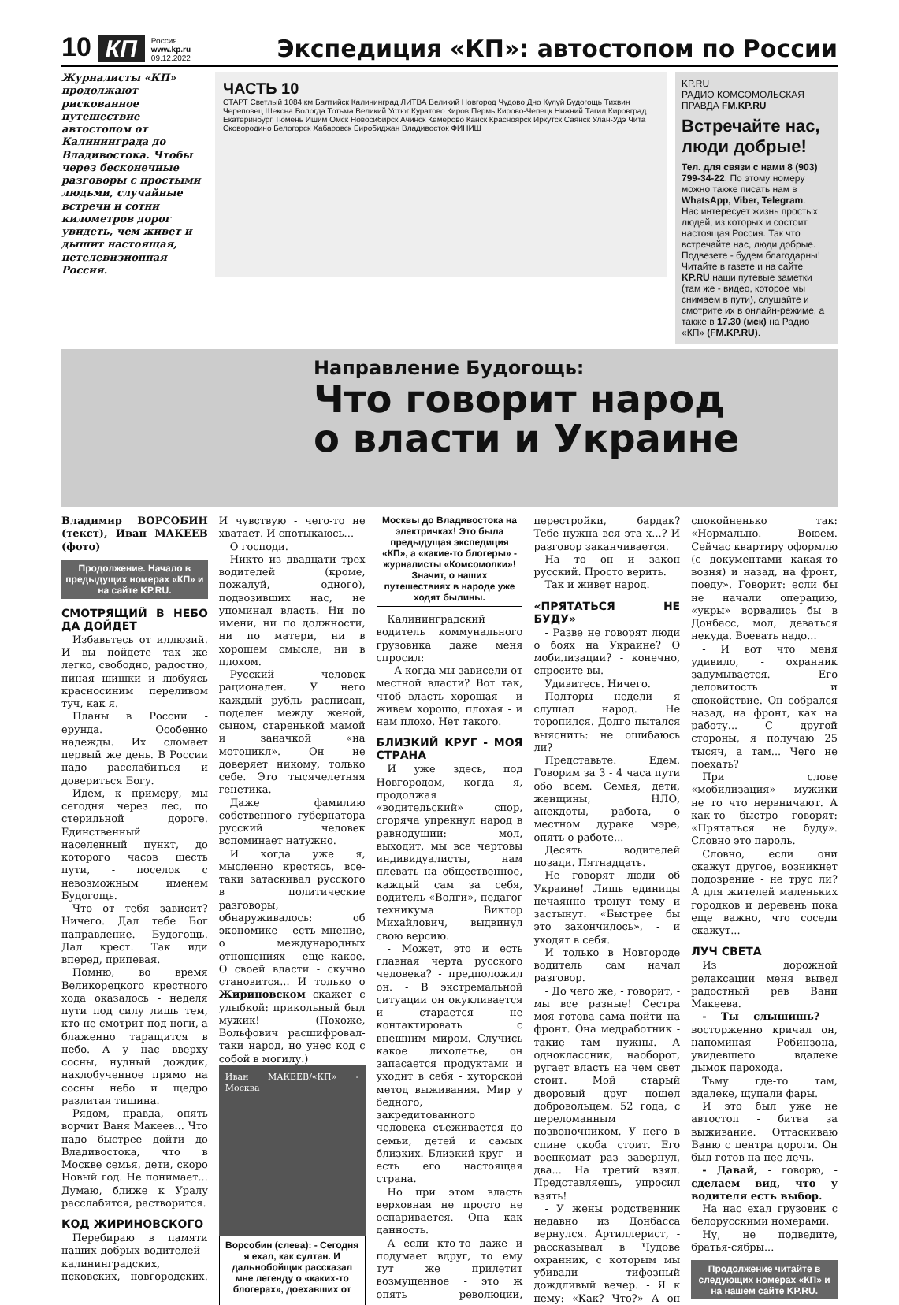10 КП
Россия
www.kp.ru
09.12.2022
Экспедиция «КП»: автостопом по России
Журналисты «КП» продолжают рискованное путешествие автостопом от Калининграда до Владивостока. Чтобы через бесконечные разговоры с простыми людьми, случайные встречи и сотни километров дорог увидеть, чем живет и дышит настоящая, нетелевизионная Россия.
ЧАСТЬ 10
СТАРТ Светлый 1084 км Балтийск Калининград ЛИТВА Великий Новгород Чудово Дно Кулуй Будогощь Тихвин Череповец Шексна Вологда Тотьма Великий Устюг Куратово Киров Пермь Кирово-Чепецк Нижний Тагил Кировград Екатеринбург Тюмень Ишим Омск Новосибирск Ачинск Кемерово Канск Красноярск Иркутск Саянск Улан-Удэ Чита Сковородино Белогорск Хабаровск Биробиджан Владивосток ФИНИШ
KP.RU
РАДИО КОМСОМОЛЬСКАЯ ПРАВДА FM.KP.RU
Встречайте нас, люди добрые!
Тел. для связи с нами 8 (903) 799-34-22. По этому номеру можно также писать нам в WhatsApp, Viber, Telegram.
Нас интересует жизнь простых людей, из которых и состоит настоящая Россия. Так что встречайте нас, люди добрые. Подвезете - будем благодарны!
Читайте в газете и на сайте KP.RU наши путевые заметки (там же - видео, которое мы снимаем в пути), слушайте и смотрите их в онлайн-режиме, а также в 17.30 (мск) на Радио «КП» (FM.KP.RU).
Направление Будогощь:
Что говорит народ
о власти и Украине
Владимир ВОРСОБИН (текст), Иван МАКЕЕВ (фото)
Продолжение. Начало в предыдущих номерах «КП» и на сайте KP.RU.
СМОТРЯЩИЙ В НЕБО ДА ДОЙДЕТ
Избавьтесь от иллюзий. И вы пойдете так же легко, свободно, радостно, пиная шишки и любуясь красносиним переливом туч, как я.
Планы в России - ерунда. Особенно надежды. Их сломает первый же день. В России надо расслабиться и довериться Богу.
Идем, к примеру, мы сегодня через лес, по стерильной дороге. Единственный населенный пункт, до которого часов шесть пути, - поселок с невозможным именем Будогощь.
Что от тебя зависит? Ничего. Дал тебе Бог направление. Будогощь. Дал крест. Так иди вперед, припевая.
Помню, во время Великорецкого крестного хода оказалось - неделя пути под силу лишь тем, кто не смотрит под ноги, а блаженно таращится в небо. А у нас вверху сосны, нудный дождик, нахлобученное прямо на сосны небо и щедро разлитая тишина.
Рядом, правда, опять ворчит Ваня Макеев... Что надо быстрее дойти до Владивостока, что в Москве семья, дети, скоро Новый год. Не понимает... Думаю, ближе к Уралу расслабится, растворится.
КОД ЖИРИНОВСКОГО
Перебираю в памяти наших добрых водителей - калининградских, псковских, новгородских. И чувствую - чего-то не хватает. И спотыкаюсь...
О господи.
Никто из двадцати трех водителей (кроме, пожалуй, одного), подвозивших нас, не упоминал власть. Ни по имени, ни по должности, ни по матери, ни в хорошем смысле, ни в плохом.
Русский человек рационален. У него каждый рубль расписан, поделен между женой, сыном, старенькой мамой и заначкой «на мотоцикл». Он не доверяет никому, только себе. Это тысячелетняя генетика.
Даже фамилию собственного губернатора русский человек вспоминает натужно.
И когда уже я, мысленно крестясь, все-таки затаскивал русского в политические разговоры, обнаруживалось: об экономике - есть мнение, о международных отношениях - еще какое. О своей власти - скучно становится... И только о Жириновском скажет с улыбкой: прикольный был мужик! (Похоже, Вольфович расшифровал-таки народ, но унес код с собой в могилу.)
Иван МАКЕЕВ/«КП» - Москва
Ворсобин (слева): - Сегодня я ехал, как султан. И дальнобойщик рассказал мне легенду о «каких-то блогерах», доехавших от Москвы до Владивостока на электричках! Это была предыдущая экспедиция «КП», а «какие-то блогеры» - журналисты «Комсомолки»! Значит, о наших путешествиях в народе уже ходят былины.
Калининградский водитель коммунального грузовика даже меня спросил:
- А когда мы зависели от местной власти? Вот так, чтоб власть хорошая - и живем хорошо, плохая - и нам плохо. Нет такого.
БЛИЗКИЙ КРУГ - МОЯ СТРАНА
И уже здесь, под Новгородом, когда я, продолжая «водительский» спор, сгоряча упрекнул народ в равнодушии: мол, выходит, мы все чертовы индивидуалисты, нам плевать на общественное, каждый сам за себя, водитель «Волги», педагог техникума Виктор Михайлович, выдвинул свою версию.
- Может, это и есть главная черта русского человека? - предположил он. - В экстремальной ситуации он окукливается и старается не контактировать с внешним миром. Случись какое лихолетье, он запасается продуктами и уходит в себя - хуторской метод выживания. Мир у бедного, закредитованного человека съеживается до семьи, детей и самых близких. Близкий круг - и есть его настоящая страна.
Но при этом власть верховная не просто не оспаривается. Она как данность.
А если кто-то даже и подумает вдруг, то ему тут же прилетит возмущенное - это ж опять революции, перестройки, бардак? Тебе нужна вся эта х...? И разговор заканчивается.
На то он и закон русский. Просто верить.
Так и живет народ.
«ПРЯТАТЬСЯ НЕ БУДУ»
- Разве не говорят люди о боях на Украине? О мобилизации? - конечно, спросите вы.
Удивитесь. Ничего.
Полторы недели я слушал народ. Не торопился. Долго пытался выяснить: не ошибаюсь ли?
Представьте. Едем. Говорим за 3 - 4 часа пути обо всем. Семья, дети, женщины, НЛО, анекдоты, работа, о местном дураке мэре, опять о работе...
Десять водителей позади. Пятнадцать.
Не говорят люди об Украине! Лишь единицы нечаянно тронут тему и застынут. «Быстрее бы это закончилось», - и уходят в себя.
И только в Новгороде водитель сам начал разговор.
- До чего же, - говорит, - мы все разные! Сестра моя готова сама пойти на фронт. Она медработник - такие там нужны. А одноклассник, наоборот, ругает власть на чем свет стоит. Мой старый дворовый друг пошел добровольцем. 52 года, с переломанным позвоночником. У него в спине скоба стоит. Его военкомат раз завернул, два... На третий взял. Представляешь, упросил взять!
- У жены родственник недавно из Донбасса вернулся. Артиллерист, - рассказывал в Чудове охранник, с которым мы убивали тифозный дождливый вечер. - Я к нему: «Как? Что?» А он спокойненько так: «Нормально. Воюем. Сейчас квартиру оформлю (с документами какая-то возня) и назад, на фронт, поеду». Говорит: если бы не начали операцию, «укры» ворвались бы в Донбасс, мол, деваться некуда. Воевать надо...
- И вот что меня удивило, - охранник задумывается. - Его деловитость и спокойствие. Он собрался назад, на фронт, как на работу... С другой стороны, я получаю 25 тысяч, а там... Чего не поехать?
При слове «мобилизация» мужики не то что нервничают. А как-то быстро говорят: «Прятаться не буду». Словно это пароль.
Словно, если они скажут другое, возникнет подозрение - не трус ли? А для жителей маленьких городков и деревень пока еще важно, что соседи скажут...
ЛУЧ СВЕТА
Из дорожной релаксации меня вывел радостный рев Вани Макеева.
- Ты слышишь? - восторженно кричал он, напоминая Робинзона, увидевшего вдалеке дымок парохода.
Тьму где-то там, вдалеке, щупали фары.
И это был уже не автостоп - битва за выживание. Оттаскиваю Ваню с центра дороги. Он был готов на нее лечь.
- Давай, - говорю, - сделаем вид, что у водителя есть выбор.
На нас ехал грузовик с белорусскими номерами.
Ну, не подведите, братья-сябры...
Продолжение читайте в следующих номерах «КП» и на нашем сайте KP.RU.